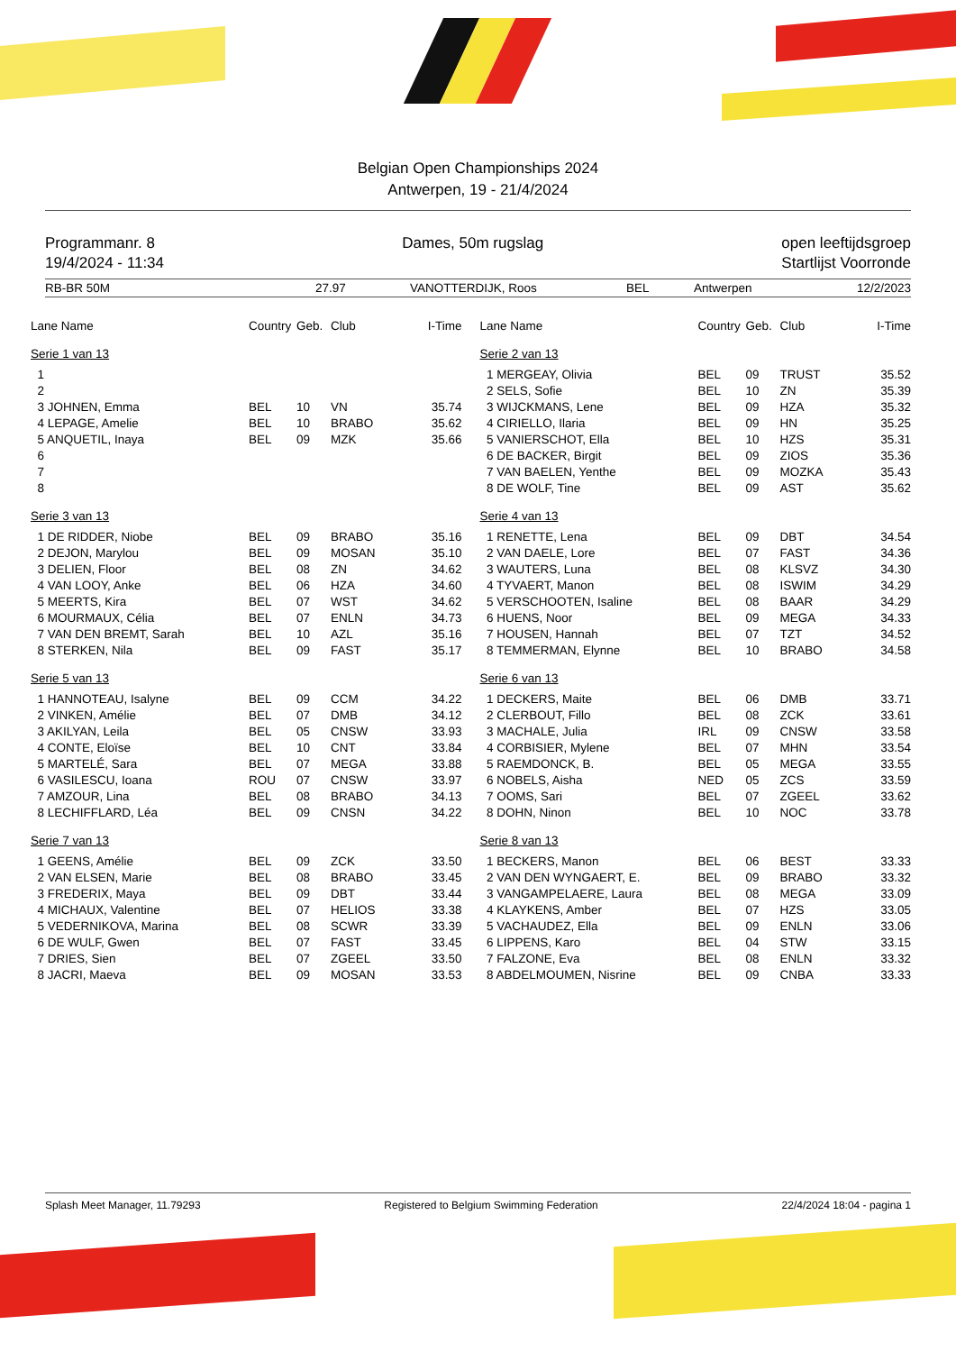Belgian Open Championships 2024
Antwerpen, 19 - 21/4/2024
Programmanr. 8
19/4/2024 - 11:34
Dames, 50m rugslag open leeftijdsgroep
Startlijst Voorronde
RB-BR 50M 27.97 VANOTTERDIJK, Roos BEL Antwerpen 12/2/2023
| Lane Name | Country | Geb. | Club | I-Time |
| --- | --- | --- | --- | --- |
| Serie 1 van 13 | | | | |
| 1 | | | | |
| 2 | | | | |
| 3 JOHNEN, Emma | BEL | 10 | VN | 35.74 |
| 4 LEPAGE, Amelie | BEL | 10 | BRABO | 35.62 |
| 5 ANQUETIL, Inaya | BEL | 09 | MZK | 35.66 |
| 6 | | | | |
| 7 | | | | |
| 8 | | | | |
| Serie 3 van 13 | | | | |
| 1 DE RIDDER, Niobe | BEL | 09 | BRABO | 35.16 |
| 2 DEJON, Marylou | BEL | 09 | MOSAN | 35.10 |
| 3 DELIEN, Floor | BEL | 08 | ZN | 34.62 |
| 4 VAN LOOY, Anke | BEL | 06 | HZA | 34.60 |
| 5 MEERTS, Kira | BEL | 07 | WST | 34.62 |
| 6 MOURMAUX, Célia | BEL | 07 | ENLN | 34.73 |
| 7 VAN DEN BREMT, Sarah | BEL | 10 | AZL | 35.16 |
| 8 STERKEN, Nila | BEL | 09 | FAST | 35.17 |
| Serie 5 van 13 | | | | |
| 1 HANNOTEAU, Isalyne | BEL | 09 | CCM | 34.22 |
| 2 VINKEN, Amélie | BEL | 07 | DMB | 34.12 |
| 3 AKILYAN, Leila | BEL | 05 | CNSW | 33.93 |
| 4 CONTE, Eloïse | BEL | 10 | CNT | 33.84 |
| 5 MARTELÉ, Sara | BEL | 07 | MEGA | 33.88 |
| 6 VASILESCU, Ioana | ROU | 07 | CNSW | 33.97 |
| 7 AMZOUR, Lina | BEL | 08 | BRABO | 34.13 |
| 8 LECHIFFLARD, Léa | BEL | 09 | CNSN | 34.22 |
| Serie 7 van 13 | | | | |
| 1 GEENS, Amélie | BEL | 09 | ZCK | 33.50 |
| 2 VAN ELSEN, Marie | BEL | 08 | BRABO | 33.45 |
| 3 FREDERIX, Maya | BEL | 09 | DBT | 33.44 |
| 4 MICHAUX, Valentine | BEL | 07 | HELIOS | 33.38 |
| 5 VEDERNIKOVA, Marina | BEL | 08 | SCWR | 33.39 |
| 6 DE WULF, Gwen | BEL | 07 | FAST | 33.45 |
| 7 DRIES, Sien | BEL | 07 | ZGEEL | 33.50 |
| 8 JACRI, Maeva | BEL | 09 | MOSAN | 33.53 |
| Lane Name | Country | Geb. | Club | I-Time |
| --- | --- | --- | --- | --- |
| Serie 2 van 13 | | | | |
| 1 MERGEAY, Olivia | BEL | 09 | TRUST | 35.52 |
| 2 SELS, Sofie | BEL | 10 | ZN | 35.39 |
| 3 WIJCKMANS, Lene | BEL | 09 | HZA | 35.32 |
| 4 CIRIELLO, Ilaria | BEL | 09 | HN | 35.25 |
| 5 VANIERSCHOT, Ella | BEL | 10 | HZS | 35.31 |
| 6 DE BACKER, Birgit | BEL | 09 | ZIOS | 35.36 |
| 7 VAN BAELEN, Yenthe | BEL | 09 | MOZKA | 35.43 |
| 8 DE WOLF, Tine | BEL | 09 | AST | 35.62 |
| Serie 4 van 13 | | | | |
| 1 RENETTE, Lena | BEL | 09 | DBT | 34.54 |
| 2 VAN DAELE, Lore | BEL | 07 | FAST | 34.36 |
| 3 WAUTERS, Luna | BEL | 08 | KLSVZ | 34.30 |
| 4 TYVAERT, Manon | BEL | 08 | ISWIM | 34.29 |
| 5 VERSCHOOTEN, Isaline | BEL | 08 | BAAR | 34.29 |
| 6 HUENS, Noor | BEL | 09 | MEGA | 34.33 |
| 7 HOUSEN, Hannah | BEL | 07 | TZT | 34.52 |
| 8 TEMMERMAN, Elynne | BEL | 10 | BRABO | 34.58 |
| Serie 6 van 13 | | | | |
| 1 DECKERS, Maite | BEL | 06 | DMB | 33.71 |
| 2 CLERBOUT, Fillo | BEL | 08 | ZCK | 33.61 |
| 3 MACHALE, Julia | IRL | 09 | CNSW | 33.58 |
| 4 CORBISIER, Mylene | BEL | 07 | MHN | 33.54 |
| 5 RAEMDONCK, B. | BEL | 05 | MEGA | 33.55 |
| 6 NOBELS, Aisha | NED | 05 | ZCS | 33.59 |
| 7 OOMS, Sari | BEL | 07 | ZGEEL | 33.62 |
| 8 DOHN, Ninon | BEL | 10 | NOC | 33.78 |
| Serie 8 van 13 | | | | |
| 1 BECKERS, Manon | BEL | 06 | BEST | 33.33 |
| 2 VAN DEN WYNGAERT, E. | BEL | 09 | BRABO | 33.32 |
| 3 VANGAMPELAERE, Laura | BEL | 08 | MEGA | 33.09 |
| 4 KLAYKENS, Amber | BEL | 07 | HZS | 33.05 |
| 5 VACHAUDEZ, Ella | BEL | 09 | ENLN | 33.06 |
| 6 LIPPENS, Karo | BEL | 04 | STW | 33.15 |
| 7 FALZONE, Eva | BEL | 08 | ENLN | 33.32 |
| 8 ABDELMOUMEN, Nisrine | BEL | 09 | CNBA | 33.33 |
Splash Meet Manager, 11.79293 Registered to Belgium Swimming Federation 22/4/2024 18:04 - pagina 1